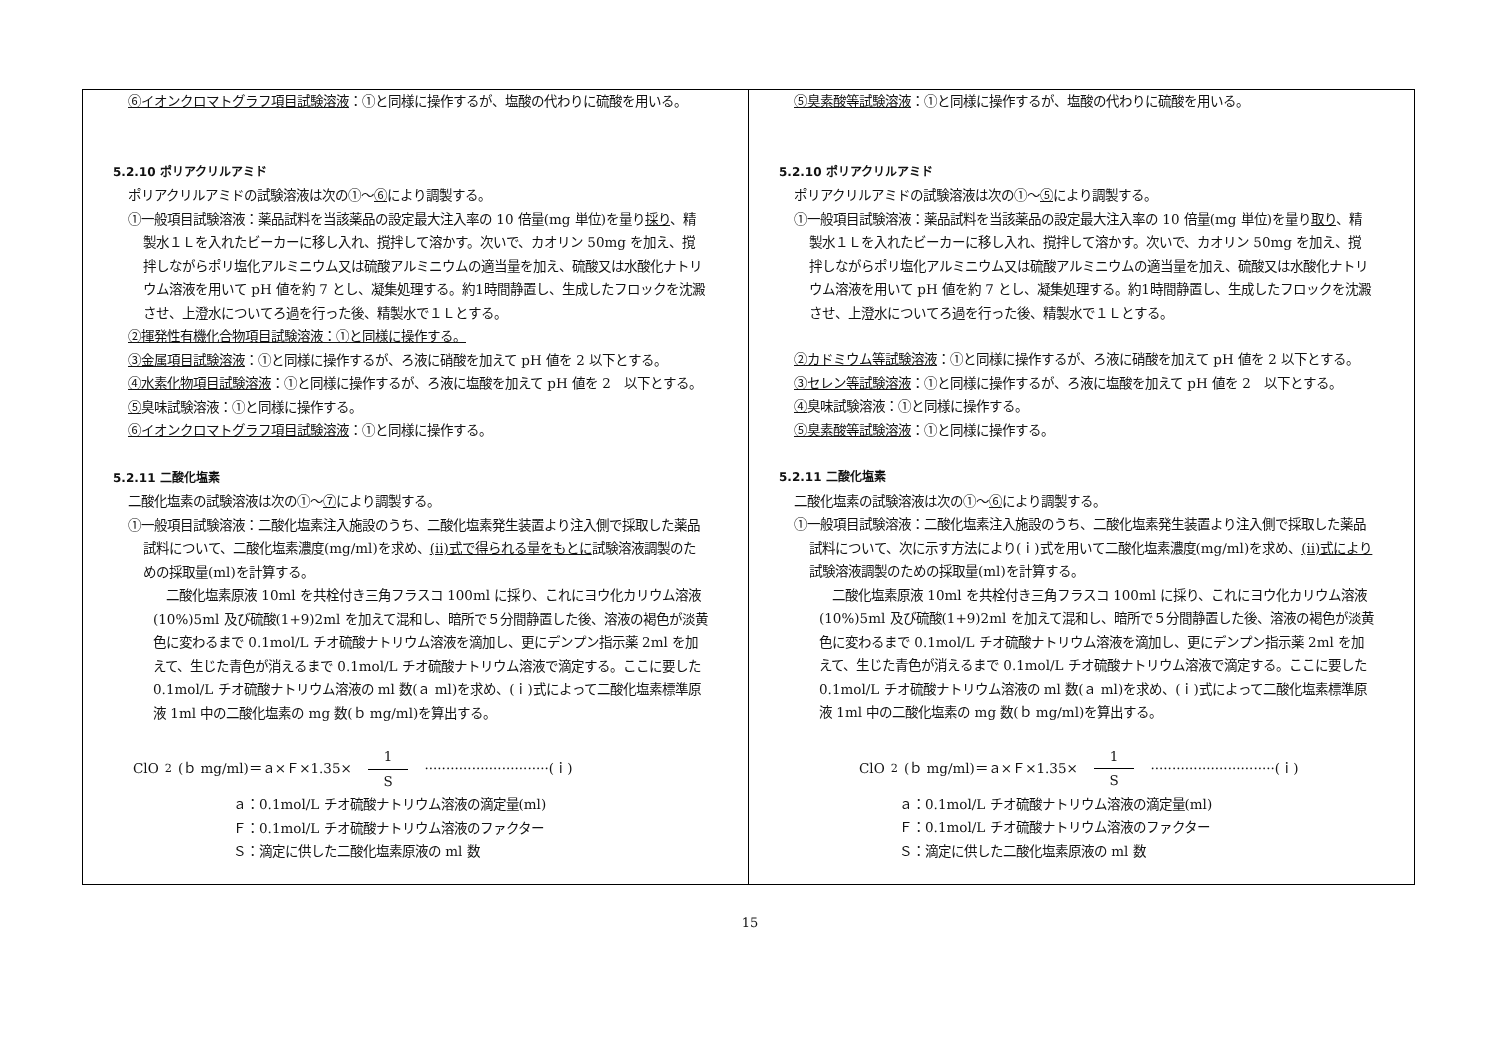| ⑥イオンクロマトグラフ項目試験溶液 ：①と同様に操作するが、塩酸の代わりに硫酸を用いる。 5.2.10 ポリアクリルアミド ポリアクリルアミドの試験溶液は次の①～ ⑥ により調製する。 ①一般項目試験溶液：薬品試料を当該薬品の設定最大注入率の 10 倍量(mg 単位)を量り 採り 、精製水１Ｌを入れたビーカーに移し入れ、撹拌して溶かす。次いで、カオリン 50mg を加え、撹拌しながらポリ塩化アルミニウム又は硫酸アルミニウムの適当量を加え、硫酸又は水酸化ナトリウム溶液を用いて pH 値を約 7 とし、凝集処理する。約1時間静置し、生成したフロックを沈澱させ、上澄水についてろ過を行った後、精製水で１Ｌとする。 ②揮発性有機化合物項目試験溶液：①と同様に操作する。 ③金属項目試験溶液 ：①と同様に操作するが、ろ液に硝酸を加えて pH 値を 2 以下とする。 ④水素化物項目試験溶液 ：①と同様に操作するが、ろ液に塩酸を加えて pH 値を 2 以下とする。 ⑤ 臭味試験溶液：①と同様に操作する。 ⑥イオンクロマトグラフ項目試験溶液 ：①と同様に操作する。 5.2.11 二酸化塩素 二酸化塩素の試験溶液は次の①～ ⑦ により調製する。 ①一般項目試験溶液：二酸化塩素注入施設のうち、二酸化塩素発生装置より注入側で採取した薬品試料について、二酸化塩素濃度(mg/ml)を求め、 (ⅱ)式で得られる量をもとに 試験溶液調製のための採取量(ml)を計算する。 二酸化塩素原液 10ml を共栓付き三角フラスコ 100ml に採り、これにヨウ化カリウム溶液(10%)5ml 及び硫酸(1+9)2ml を加えて混和し、暗所で５分間静置した後、溶液の褐色が淡黄色に変わるまで 0.1mol/L チオ硫酸ナトリウム溶液を滴加し、更にデンプン指示薬 2ml を加えて、生じた青色が消えるまで 0.1mol/L チオ硫酸ナトリウム溶液で滴定する。ここに要した 0.1mol/L チオ硫酸ナトリウム溶液の ml 数(ａ ml)を求め、(ｉ)式によって二酸化塩素標準原液 1ml 中の二酸化塩素の mg 数(ｂ mg/ml)を算出する。 ClO<sub>2</sub>(ｂ mg/ml)＝ａ×Ｆ×1.35× 1 S ·····························(ｉ) ａ：0.1mol/L チオ硫酸ナトリウム溶液の滴定量(ml) Ｆ：0.1mol/L チオ硫酸ナトリウム溶液のファクター Ｓ：滴定に供した二酸化塩素原液の ml 数 | ⑤臭素酸等試験溶液 ：①と同様に操作するが、塩酸の代わりに硫酸を用いる。 5.2.10 ポリアクリルアミド ポリアクリルアミドの試験溶液は次の①～ ⑤ により調製する。 ①一般項目試験溶液：薬品試料を当該薬品の設定最大注入率の 10 倍量(mg 単位)を量り 取り 、精製水１Ｌを入れたビーカーに移し入れ、撹拌して溶かす。次いで、カオリン 50mg を加え、撹拌しながらポリ塩化アルミニウム又は硫酸アルミニウムの適当量を加え、硫酸又は水酸化ナトリウム溶液を用いて pH 値を約 7 とし、凝集処理する。約1時間静置し、生成したフロックを沈澱させ、上澄水についてろ過を行った後、精製水で１Ｌとする。 ②カドミウム等試験溶液 ：①と同様に操作するが、ろ液に硝酸を加えて pH 値を 2 以下とする。 ③セレン等試験溶液 ：①と同様に操作するが、ろ液に塩酸を加えて pH 値を 2 以下とする。 ④ 臭味試験溶液：①と同様に操作する。 ⑤臭素酸等試験溶液 ：①と同様に操作する。 5.2.11 二酸化塩素 二酸化塩素の試験溶液は次の①～ ⑥ により調製する。 ①一般項目試験溶液：二酸化塩素注入施設のうち、二酸化塩素発生装置より注入側で採取した薬品試料について、次に示す方法により(ｉ)式を用いて二酸化塩素濃度(mg/ml)を求め、 (ⅱ)式により 試験溶液調製のための採取量(ml)を計算する。 二酸化塩素原液 10ml を共栓付き三角フラスコ 100ml に採り、これにヨウ化カリウム溶液(10%)5ml 及び硫酸(1+9)2ml を加えて混和し、暗所で５分間静置した後、溶液の褐色が淡黄色に変わるまで 0.1mol/L チオ硫酸ナトリウム溶液を滴加し、更にデンプン指示薬 2ml を加えて、生じた青色が消えるまで 0.1mol/L チオ硫酸ナトリウム溶液で滴定する。ここに要した 0.1mol/L チオ硫酸ナトリウム溶液の ml 数(ａ ml)を求め、(ｉ)式によって二酸化塩素標準原液 1ml 中の二酸化塩素の mg 数(ｂ mg/ml)を算出する。 ClO<sub>2</sub>(ｂ mg/ml)＝ａ×Ｆ×1.35× 1 S ·····························(ｉ) ａ：0.1mol/L チオ硫酸ナトリウム溶液の滴定量(ml) Ｆ：0.1mol/L チオ硫酸ナトリウム溶液のファクター Ｓ：滴定に供した二酸化塩素原液の ml 数 |
15